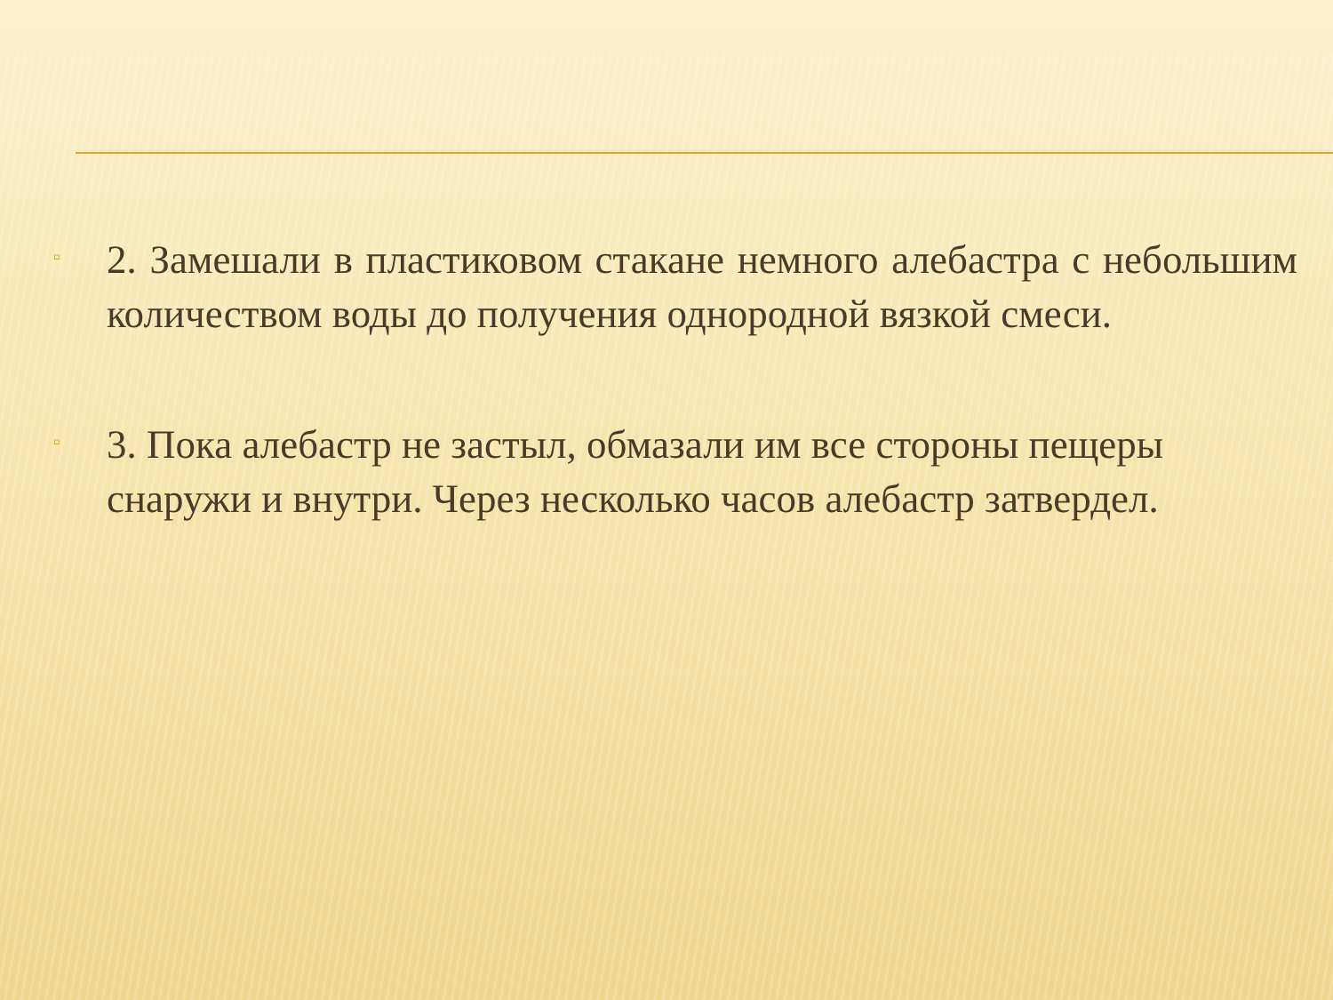▫
2. Замешали в пластиковом стакане немного алебастра с небольшим количеством воды до получения однородной вязкой смеси.
▫
3. Пока алебастр не застыл, обмазали им все стороны пещеры снаружи и внутри. Через несколько часов алебастр затвердел.